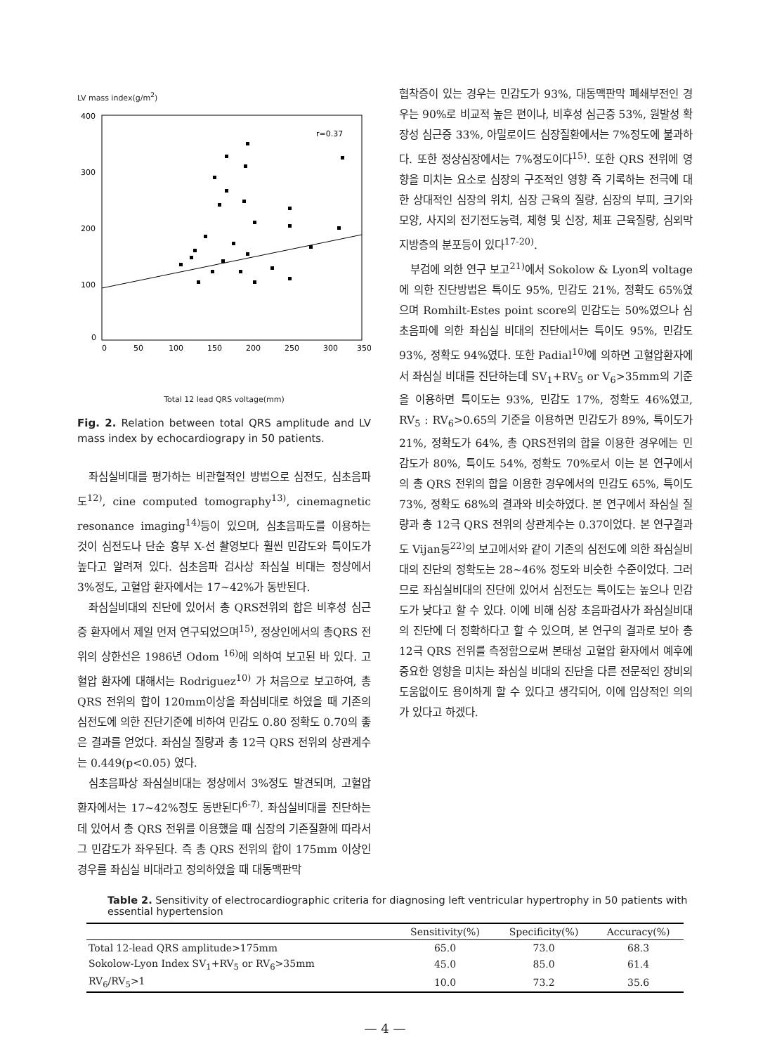LV mass index(g/m<sup>2</sup>)
400
300
200
100
0
0
50
100
150
200
250
300
350
r=0.37
Total 12 lead QRS voltage(mm)
Fig. 2. Relation between total QRS amplitude and LV mass index by echocardiograpy in 50 patients.
좌심실비대를 평가하는 비관혈적인 방법으로 심전도, 심초음파도<sup>12)</sup>, cine computed tomography<sup>13)</sup>, cinemagnetic resonance imaging<sup>14)</sup>등이 있으며, 심초음파도를 이용하는 것이 심전도나 단순 흉부 X-선 촬영보다 훨씬 민감도와 특이도가 높다고 알려져 있다. 심초음파 검사상 좌심실 비대는 정상에서 3%정도, 고혈압 환자에서는 17~42%가 동반된다.
좌심실비대의 진단에 있어서 총 QRS전위의 합은 비후성 심근증 환자에서 제일 먼저 연구되었으며<sup>15)</sup>, 정상인에서의 총QRS 전위의 상한선은 1986년 Odom <sup>16)</sup>에 의하여 보고된 바 있다. 고혈압 환자에 대해서는 Rodriguez<sup>10)</sup> 가 처음으로 보고하여, 총 QRS 전위의 합이 120mm이상을 좌심비대로 하였을 때 기존의 심전도에 의한 진단기준에 비하여 민감도 0.80 정확도 0.70의 좋은 결과를 얻었다. 좌심실 질량과 총 12극 QRS 전위의 상관계수는 0.449(p<0.05) 였다.
심초음파상 좌심실비대는 정상에서 3%정도 발견되며, 고혈압환자에서는 17~42%정도 동반된다<sup>6-7)</sup>. 좌심실비대를 진단하는데 있어서 총 QRS 전위를 이용했을 때 심장의 기존질환에 따라서 그 민감도가 좌우된다. 즉 총 QRS 전위의 합이 175mm 이상인 경우를 좌심실 비대라고 정의하였을 때 대동맥판막
협착증이 있는 경우는 민감도가 93%, 대동맥판막 폐쇄부전인 경우는 90%로 비교적 높은 편이나, 비후성 심근증 53%, 원발성 확장성 심근증 33%, 아밀로이드 심장질환에서는 7%정도에 불과하다. 또한 정상심장에서는 7%정도이다<sup>15)</sup>. 또한 QRS 전위에 영향을 미치는 요소로 심장의 구조적인 영향 즉 기록하는 전극에 대한 상대적인 심장의 위치, 심장 근육의 질량, 심장의 부피, 크기와 모양, 사지의 전기전도능력, 체형 및 신장, 체표 근육질량, 심외막 지방층의 분포등이 있다<sup>17-20)</sup>.
부검에 의한 연구 보고<sup>21)</sup>에서 Sokolow & Lyon의 voltage에 의한 진단방법은 특이도 95%, 민감도 21%, 정확도 65%였으며 Romhilt-Estes point score의 민감도는 50%였으나 심초음파에 의한 좌심실 비대의 진단에서는 특이도 95%, 민감도 93%, 정확도 94%였다. 또한 Padial<sup>10)</sup>에 의하면 고혈압환자에서 좌심실 비대를 진단하는데 SV<sub>1</sub>+RV<sub>5</sub> or V<sub>6</sub>>35mm의 기준을 이용하면 특이도는 93%, 민감도 17%, 정확도 46%였고, RV<sub>5</sub> : RV<sub>6</sub>>0.65의 기준을 이용하면 민감도가 89%, 특이도가 21%, 정확도가 64%, 총 QRS전위의 합을 이용한 경우에는 민감도가 80%, 특이도 54%, 정확도 70%로서 이는 본 연구에서의 총 QRS 전위의 합을 이용한 경우에서의 민감도 65%, 특이도 73%, 정확도 68%의 결과와 비슷하였다. 본 연구에서 좌심실 질량과 총 12극 QRS 전위의 상관계수는 0.37이었다. 본 연구결과도 Vijan등<sup>22)</sup>의 보고에서와 같이 기존의 심전도에 의한 좌심실비대의 진단의 정확도는 28~46% 정도와 비슷한 수준이었다. 그러므로 좌심실비대의 진단에 있어서 심전도는 특이도는 높으나 민감도가 낮다고 할 수 있다. 이에 비해 심장 초음파검사가 좌심실비대의 진단에 더 정확하다고 할 수 있으며, 본 연구의 결과로 보아 총 12극 QRS 전위를 측정함으로써 본태성 고혈압 환자에서 예후에 중요한 영향을 미치는 좌심실 비대의 진단을 다른 전문적인 장비의 도움없이도 용이하게 할 수 있다고 생각되어, 이에 임상적인 의의가 있다고 하겠다.
Table 2. Sensitivity of electrocardiographic criteria for diagnosing left ventricular hypertrophy in 50 patients with essential hypertension
| | Sensitivity(%) | Specificity(%) | Accuracy(%) |
| --- | --- | --- | --- |
| Total 12-lead QRS amplitude>175mm | 65.0 | 73.0 | 68.3 |
| Sokolow-Lyon Index SV<sub>1</sub>+RV<sub>5</sub> or RV<sub>6</sub>>35mm | 45.0 | 85.0 | 61.4 |
| RV<sub>6</sub>/RV<sub>5</sub>>1 | 10.0 | 73.2 | 35.6 |
— 4 —